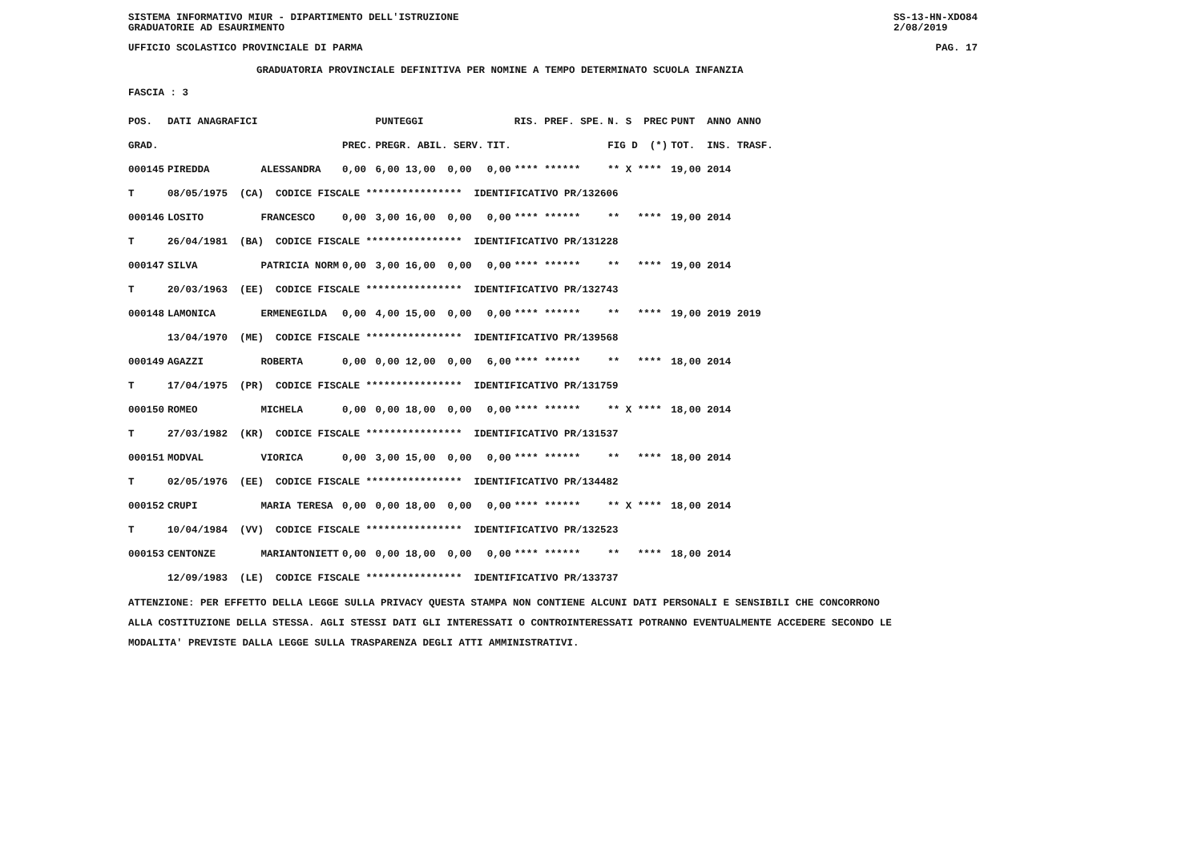SISTEMA INFORMATIVO MIUR - DIPARTIMENTO DELL'ISTRUZIONE
GRADUATORIE AD ESAURIMENTO SS-13-HN-XDO84
2/08/2019
UFFICIO SCOLASTICO PROVINCIALE DI PARMA PAG. 17
GRADUATORIA PROVINCIALE DEFINITIVA PER NOMINE A TEMPO DETERMINATO SCUOLA INFANZIA
FASCIA : 3
| POS. | DATI ANAGRAFICI | | | PUNTEGGI | | RIS. PREF. SPE. | N. S PREC | PUNT ANNO ANNO |
| --- | --- | --- | --- | --- | --- | --- | --- | --- |
| GRAD. | | | PREC. | PREGR. ABIL. SERV. | TIT. | | FIG D (*) | TOT. INS. TRASF. |
| 000145 | PIREDDA | ALESSANDRA | 0,00 | 6,00 13,00 0,00 | 0,00 | **** ****** | ** X **** | 19,00 2014 |
| T | 08/05/1975 (CA) CODICE FISCALE **************** IDENTIFICATIVO PR/132606 | | | | | | | |
| 000146 | LOSITO | FRANCESCO | 0,00 | 3,00 16,00 0,00 | 0,00 | **** ****** | ** **** | 19,00 2014 |
| T | 26/04/1981 (BA) CODICE FISCALE **************** IDENTIFICATIVO PR/131228 | | | | | | | |
| 000147 | SILVA | PATRICIA NORM | 0,00 | 3,00 16,00 0,00 | 0,00 | **** ****** | ** **** | 19,00 2014 |
| T | 20/03/1963 (EE) CODICE FISCALE **************** IDENTIFICATIVO PR/132743 | | | | | | | |
| 000148 | LAMONICA | ERMENEGILDA | 0,00 | 4,00 15,00 0,00 | 0,00 | **** ****** | ** **** | 19,00 2019 2019 |
| | 13/04/1970 (ME) CODICE FISCALE **************** IDENTIFICATIVO PR/139568 | | | | | | | |
| 000149 | AGAZZI | ROBERTA | 0,00 | 0,00 12,00 0,00 | 6,00 | **** ****** | ** **** | 18,00 2014 |
| T | 17/04/1975 (PR) CODICE FISCALE **************** IDENTIFICATIVO PR/131759 | | | | | | | |
| 000150 | ROMEO | MICHELA | 0,00 | 0,00 18,00 0,00 | 0,00 | **** ****** | ** X **** | 18,00 2014 |
| T | 27/03/1982 (KR) CODICE FISCALE **************** IDENTIFICATIVO PR/131537 | | | | | | | |
| 000151 | MODVAL | VIORICA | 0,00 | 3,00 15,00 0,00 | 0,00 | **** ****** | ** **** | 18,00 2014 |
| T | 02/05/1976 (EE) CODICE FISCALE **************** IDENTIFICATIVO PR/134482 | | | | | | | |
| 000152 | CRUPI | MARIA TERESA | 0,00 | 0,00 18,00 0,00 | 0,00 | **** ****** | ** X **** | 18,00 2014 |
| T | 10/04/1984 (VV) CODICE FISCALE **************** IDENTIFICATIVO PR/132523 | | | | | | | |
| 000153 | CENTONZE | MARIANTONIETT | 0,00 | 0,00 18,00 0,00 | 0,00 | **** ****** | ** **** | 18,00 2014 |
| | 12/09/1983 (LE) CODICE FISCALE **************** IDENTIFICATIVO PR/133737 | | | | | | | |
ATTENZIONE: PER EFFETTO DELLA LEGGE SULLA PRIVACY QUESTA STAMPA NON CONTIENE ALCUNI DATI PERSONALI E SENSIBILI CHE CONCORRONO
ALLA COSTITUZIONE DELLA STESSA. AGLI STESSI DATI GLI INTERESSATI O CONTROINTERESSATI POTRANNO EVENTUALMENTE ACCEDERE SECONDO LE
MODALITA' PREVISTE DALLA LEGGE SULLA TRASPARENZA DEGLI ATTI AMMINISTRATIVI.